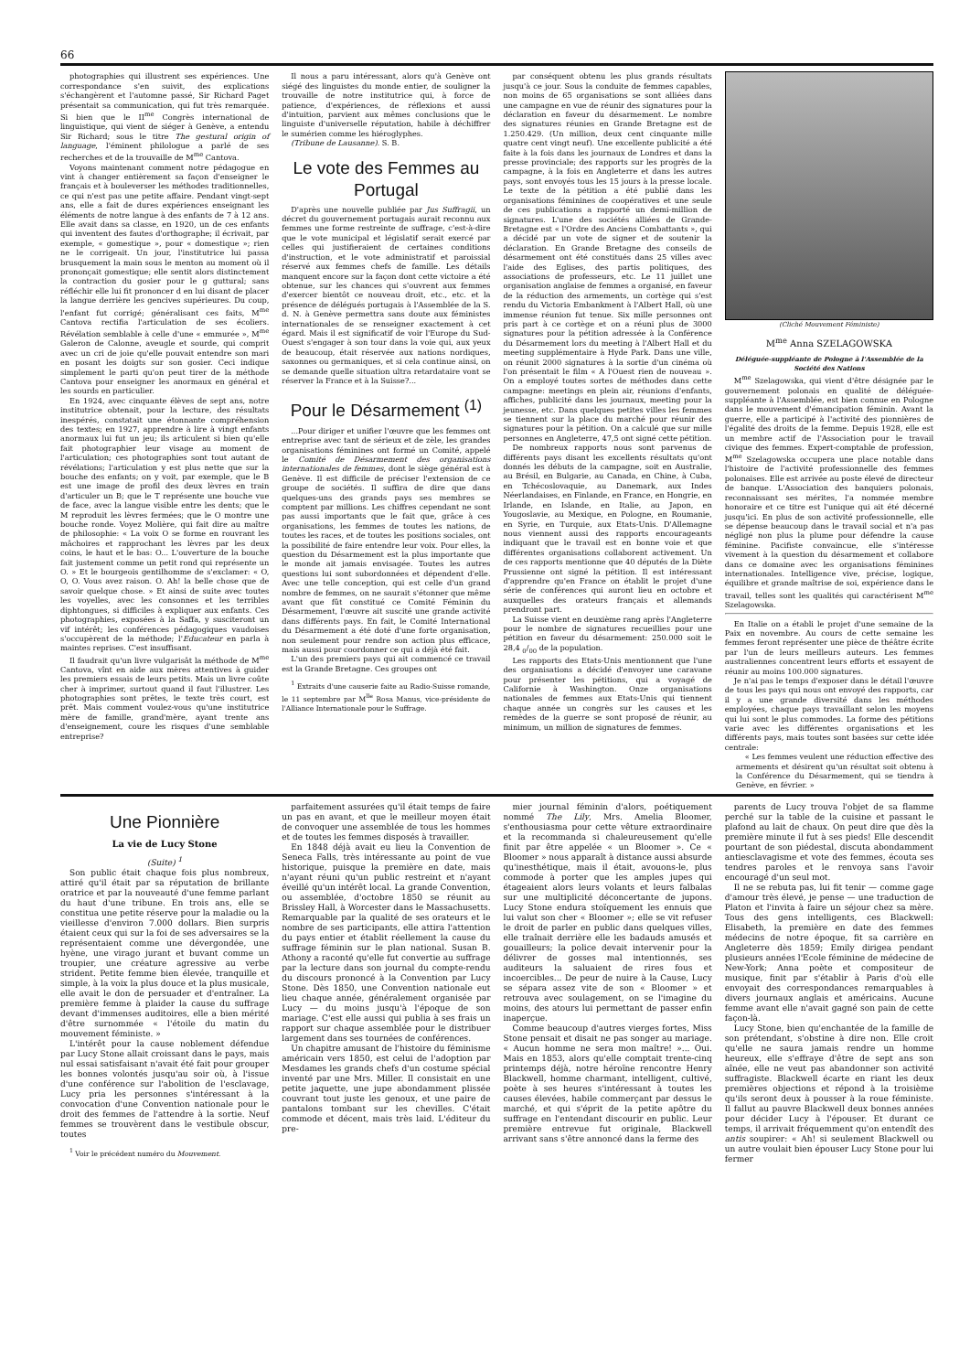66
photographies qui illustrent ses expériences. Une correspondance s'en suivit, des explications s'échangèrent et l'automne passé, Sir Richard Paget présentait sa communication, qui fut très remarquée. Si bien que le II<sup>me</sup> Congrès international de linguistique, qui vient de siéger à Genève, a entendu Sir Richard; sous le titre The gestural origin of language, l'éminent philologue a parlé de ses recherches et de la trouvaille de M<sup>me</sup> Cantova.
Voyons maintenant comment notre pédagogue en vint à changer entièrement sa façon d'enseigner le français et à bouleverser les méthodes traditionnelles, ce qui n'est pas une petite affaire. Pendant vingt-sept ans, elle a fait de dures expériences enseignant les éléments de notre langue à des enfants de 7 à 12 ans. Elle avait dans sa classe, en 1920, un de ces enfants qui inventent des fautes d'orthographe; il écrivait, par exemple, « gomestique », pour « domestique »; rien ne le corrigeait. Un jour, l'institutrice lui passa brusquement la main sous le menton au moment où il prononçait gomestique; elle sentit alors distinctement la contraction du gosier pour le g guttural; sans réfléchir elle lui fit prononcer d en lui disant de placer la langue derrière les gencives supérieures. Du coup, l'enfant fut corrigé; généralisant ces faits, M<sup>me</sup> Cantova rectifia l'articulation de ses écoliers. Révélation semblable à celle d'une « emmurée », M<sup>me</sup> Galeron de Calonne, aveugle et sourde, qui comprit avec un cri de joie qu'elle pouvait entendre son mari en posant les doigts sur son gosier. Ceci indique simplement le parti qu'on peut tirer de la méthode Cantova pour enseigner les anormaux en général et les sourds en particulier.
En 1924, avec cinquante élèves de sept ans, notre institutrice obtenait, pour la lecture, des résultats inespérés, constatait une étonnante compréhension des textes; en 1927, apprendre à lire à vingt enfants anormaux lui fut un jeu; ils articulent si bien qu'elle fait photographier leur visage au moment de l'articulation; ces photographies sont tout autant de révélations; l'articulation y est plus nette que sur la bouche des enfants; on y voit, par exemple, que le B est une image de profil des deux lèvres en train d'articuler un B; que le T représente une bouche vue de face, avec la langue visible entre les dents; que le M reproduit les lèvres fermées; que le O montre une bouche ronde. Voyez Molière, qui fait dire au maître de philosophie: « La voix O se forme en rouvrant les mâchoires et rapprochant les lèvres par les deux coins, le haut et le bas: O... L'ouverture de la bouche fait justement comme un petit rond qui représente un O. » Et le bourgeois gentilhomme de s'exclamer: « O, O, O. Vous avez raison. O. Ah! la belle chose que de savoir quelque chose. » Et ainsi de suite avec toutes les voyelles, avec les consonnes et les terribles diphtongues, si difficiles à expliquer aux enfants. Ces photographies, exposées à la Saffa, y susciteront un vif intérêt; les conférences pédagogiques vaudoises s'occupèrent de la méthode; l'Educateur en parla à maintes reprises. C'est insuffisant.
Il faudrait qu'un livre vulgarisât la méthode de M<sup>me</sup> Cantova, vînt en aide aux mères attentives à guider les premiers essais de leurs petits. Mais un livre coûte cher à imprimer, surtout quand il faut l'illustrer. Les photographies sont prêtes, le texte très court, est prêt. Mais comment voulez-vous qu'une institutrice mère de famille, grand'mère, ayant trente ans d'enseignement, coure les risques d'une semblable entreprise?
Il nous a paru intéressant, alors qu'à Genève ont siégé des linguistes du monde entier, de souligner la trouvaille de notre institutrice qui, à force de patience, d'expériences, de réflexions et aussi d'intuition, parvient aux mêmes conclusions que le linguiste d'universelle réputation, habile à déchiffrer le sumérien comme les hiéroglyphes.
(Tribune de Lausanne). S. B.
Le vote des Femmes au Portugal
D'après une nouvelle publiée par Jus Suffragii, un décret du gouvernement portugais aurait reconnu aux femmes une forme restreinte de suffrage, c'est-à-dire que le vote municipal et législatif serait exercé par celles qui justifieraient de certaines conditions d'instruction, et le vote administratif et paroissial réservé aux femmes chefs de famille. Les détails manquent encore sur la façon dont cette victoire a été obtenue, sur les chances qui s'ouvrent aux femmes d'exercer bientôt ce nouveau droit, etc., etc. et la présence de délégués portugais à l'Assemblée de la S. d. N. à Genève permettra sans doute aux féministes internationales de se renseigner exactement à cet égard. Mais il est significatif de voir l'Europe du Sud-Ouest s'engager à son tour dans la voie qui, aux yeux de beaucoup, était réservée aux nations nordiques, saxonnes ou germaniques, et si cela continue ainsi, on se demande quelle situation ultra retardataire vont se réserver la France et à la Suisse?...
Pour le Désarmement <sup>(1)</sup>
...Pour diriger et unifier l'œuvre que les femmes ont entreprise avec tant de sérieux et de zèle, les grandes organisations féminines ont formé un Comité, appelé le Comité de Désarmement des organisations internationales de femmes, dont le siège général est à Genève. Il est difficile de préciser l'extension de ce groupe de sociétés. Il suffira de dire que dans quelques-uns des grands pays ses membres se comptent par millions. Les chiffres cependant ne sont pas aussi importants que le fait que, grâce à ces organisations, les femmes de toutes les nations, de toutes les races, et de toutes les positions sociales, ont la possibilité de faire entendre leur voix. Pour elles, la question du Désarmement est la plus importante que le monde ait jamais envisagée. Toutes les autres questions lui sont subordonnées et dépendent d'elle. Avec une telle conception, qui est celle d'un grand nombre de femmes, on ne saurait s'étonner que même avant que fût constitué ce Comité Féminin du Désarmement, l'œuvre ait suscité une grande activité dans différents pays. En fait, le Comité International du Désarmement a été doté d'une forte organisation, non seulement pour rendre son action plus efficace, mais aussi pour coordonner ce qui a déjà été fait.
L'un des premiers pays qui ait commencé ce travail est la Grande Bretagne. Ces groupes ont
<sup>1</sup> Extraits d'une causerie faite au Radio-Suisse romande, le 11 septembre par M<sup>lle</sup> Rosa Manus, vice-présidente de l'Alliance Internationale pour le Suffrage.
par conséquent obtenu les plus grands résultats jusqu'à ce jour. Sous la conduite de femmes capables, non moins de 65 organisations se sont alliées dans une campagne en vue de réunir des signatures pour la déclaration en faveur du désarmement. Le nombre des signatures réunies en Grande Bretagne est de 1.250.429. (Un million, deux cent cinquante mille quatre cent vingt neuf). Une excellente publicité a été faite à la fois dans les journaux de Londres et dans la presse provinciale; des rapports sur les progrès de la campagne, à la fois en Angleterre et dans les autres pays, sont envoyés tous les 15 jours à la presse locale. Le texte de la pétition a été publié dans les organisations féminines de coopératives et une seule de ces publications a rapporté un demi-million de signatures. L'une des sociétés alliées de Grande-Bretagne est « l'Ordre des Anciens Combattants », qui a décidé par un vote de signer et de soutenir la déclaration. En Grande Bretagne des conseils de désarmement ont été constitués dans 25 villes avec l'aide des Eglises, des partis politiques, des associations de professeurs, etc. Le 11 juillet une organisation anglaise de femmes a organisé, en faveur de la réduction des armements, un cortège qui s'est rendu du Victoria Embankment à l'Albert Hall, où une immense réunion fut tenue. Six mille personnes ont pris part à ce cortège et on a réuni plus de 3000 signatures pour la pétition adressée à la Conférence du Désarmement lors du meeting à l'Albert Hall et du meeting supplémentaire à Hyde Park. Dans une ville, on réunit 2000 signatures à la sortie d'un cinéma où l'on présentait le film « A l'Ouest rien de nouveau ». On a employé toutes sortes de méthodes dans cette campagne: meetings en plein air, réunions d'enfants, affiches, publicité dans les journaux, meeting pour la jeunesse, etc. Dans quelques petites villes les femmes se tiennent sur la place du marché pour réunir des signatures pour la pétition. On a calculé que sur mille personnes en Angleterre, 47,5 ont signé cette pétition.
De nombreux rapports nous sont parvenus de différents pays disant les excellents résultats qu'ont donnés les débuts de la campagne, soit en Australie, au Brésil, en Bulgarie, au Canada, en Chine, à Cuba, en Tchécoslovaquie, au Danemark, aux Indes Néerlandaises, en Finlande, en France, en Hongrie, en Irlande, en Islande, en Italie, au Japon, en Yougoslavie, au Mexique, en Pologne, en Roumanie, en Syrie, en Turquie, aux Etats-Unis. D'Allemagne nous viennent aussi des rapports encourageants indiquant que le travail est en bonne voie et que différentes organisations collaborent activement. Un de ces rapports mentionne que 40 députés de la Diète Prussienne ont signé la pétition. Il est intéressant d'apprendre qu'en France on établit le projet d'une série de conférences qui auront lieu en octobre et auxquelles des orateurs français et allemands prendront part.
La Suisse vient en deuxième rang après l'Angleterre pour le nombre de signatures recueillies pour une pétition en faveur du désarmement: 250.000 soit le 28,4 <sub>0</sub>/<sub>00</sub> de la population.
Les rapports des Etats-Unis mentionnent que l'une des organisations a décidé d'envoyer une caravane pour présenter les pétitions, qui a voyagé de Californie à Washington. Onze organisations nationales de femmes aux Etats-Unis qui tiennent chaque année un congrès sur les causes et les remèdes de la guerre se sont proposé de réunir, au minimum, un million de signatures de femmes.
(Cliché Mouvement Féministe)
M<sup>me</sup> Anna SZELAGOWSKA
Déléguée-suppléante de Pologne à l'Assemblée de la Société des Nations
M<sup>me</sup> Szelagowska, qui vient d'être désignée par le gouvernement polonais en qualité de déléguée-suppléante à l'Assemblée, est bien connue en Pologne dans le mouvement d'émancipation féminin. Avant la guerre, elle a participé à l'activité des pionnières de l'égalité des droits de la femme. Depuis 1928, elle est un membre actif de l'Association pour le travail civique des femmes. Expert-comptable de profession, M<sup>me</sup> Szelagowska occupera une place notable dans l'histoire de l'activité professionnelle des femmes polonaises. Elle est arrivée au poste élevé de directeur de banque. L'Association des banquiers polonais, reconnaissant ses mérites, l'a nommée membre honoraire et ce titre est l'unique qui ait été décerné jusqu'ici. En plus de son activité professionnelle, elle se dépense beaucoup dans le travail social et n'a pas négligé non plus la plume pour défendre la cause féminine. Pacifiste convaincue, elle s'intéresse vivement à la question du désarmement et collabore dans ce domaine avec les organisations féminines internationales. Intelligence vive, précise, logique, équilibre et grande maîtrise de soi, expérience dans le travail, telles sont les qualités qui caractérisent M<sup>me</sup> Szelagowska.
En Italie on a établi le projet d'une semaine de la Paix en novembre. Au cours de cette semaine les femmes feront représenter une pièce de théâtre écrite par l'un de leurs meilleurs auteurs. Les femmes australiennes concentrent leurs efforts et essayent de réunir au moins 100.000 signatures.
Je n'ai pas le temps d'exposer dans le détail l'œuvre de tous les pays qui nous ont envoyé des rapports, car il y a une grande diversité dans les méthodes employées, chaque pays travaillant selon les moyens qui lui sont le plus commodes. La forme des pétitions varie avec les différentes organisations et les différents pays, mais toutes sont basées sur cette idée centrale:
« Les femmes veulent une réduction effective des armements et désirent qu'un résultat soit obtenu à la Conférence du Désarmement, qui se tiendra à Genève, en février. »
Une Pionnière
La vie de Lucy Stone
(Suite) <sup>1</sup>
Son public était chaque fois plus nombreux, attiré qu'il était par sa réputation de brillante oratrice et par la nouveauté d'une femme parlant du haut d'une tribune. En trois ans, elle se constitua une petite réserve pour la maladie ou la vieillesse d'environ 7.000 dollars. Bien surpris étaient ceux qui sur la foi de ses adversaires se la représentaient comme une dévergondée, une hyène, une virago jurant et buvant comme un troupier, une créature agressive au verbe strident. Petite femme bien élevée, tranquille et simple, à la voix la plus douce et la plus musicale, elle avait le don de persuader et d'entraîner. La première femme à plaider la cause du suffrage devant d'immenses auditoires, elle a bien mérité d'être surnommée « l'étoile du matin du mouvement féministe. »
L'intérêt pour la cause noblement défendue par Lucy Stone allait croissant dans le pays, mais nul essai satisfaisant n'avait été fait pour grouper les bonnes volontés jusqu'au soir où, à l'issue d'une conférence sur l'abolition de l'esclavage, Lucy pria les personnes s'intéressant à la convocation d'une Convention nationale pour le droit des femmes de l'attendre à la sortie. Neuf femmes se trouvèrent dans le vestibule obscur, toutes
<sup>1</sup> Voir le précédent numéro du Mouvement.
parfaitement assurées qu'il était temps de faire un pas en avant, et que le meilleur moyen était de convoquer une assemblée de tous les hommes et de toutes les femmes disposés à travailler.
En 1848 déjà avait eu lieu la Convention de Seneca Falls, très intéressante au point de vue historique, puisque la première en date, mais n'ayant réuni qu'un public restreint et n'ayant éveillé qu'un intérêt local. La grande Convention, ou assemblée, d'octobre 1850 se réunit au Brissley Hall, à Worcester dans le Massachusetts. Remarquable par la qualité de ses orateurs et le nombre de ses participants, elle attira l'attention du pays entier et établit réellement la cause du suffrage féminin sur le plan national. Susan B. Athony a raconté qu'elle fut convertie au suffrage par la lecture dans son journal du compte-rendu du discours prononcé à la Convention par Lucy Stone. Dès 1850, une Convention nationale eut lieu chaque année, généralement organisée par Lucy — du moins jusqu'à l'époque de son mariage. C'est elle aussi qui publia à ses frais un rapport sur chaque assemblée pour le distribuer largement dans ses tournées de conférences.
Un chapitre amusant de l'histoire du féminisme américain vers 1850, est celui de l'adoption par Mesdames les grands chefs d'un costume spécial inventé par une Mrs. Miller. Il consistait en une petite jaquette, une jupe abondamment plissée couvrant tout juste les genoux, et une paire de pantalons tombant sur les chevilles. C'était commode et décent, mais très laid. L'éditeur du pre-
mier journal féminin d'alors, poétiquement nommé The Lily, Mrs. Amelia Bloomer, s'enthousiasma pour cette vêture extraordinaire et la recommanda si chaleureusement qu'elle finit par être appelée « un Bloomer ». Ce « Bloomer » nous apparaît à distance aussi absurde qu'inesthétique, mais il était, avouons-le, plus commode à porter que les amples jupes qui étageaient alors leurs volants et leurs falbalas sur une multiplicité déconcertante de jupons. Lucy Stone endura stoïquement les ennuis que lui valut son cher « Bloomer »; elle se vit refuser le droit de parler en public dans quelques villes, elle traînait derrière elle les badauds amusés et gouailleurs; la police devait intervenir pour la délivrer de gosses mal intentionnés, ses auditeurs la saluaient de rires fous et incoercibles... De peur de nuire à la Cause, Lucy se sépara assez vite de son « Bloomer » et retrouva avec soulagement, on se l'imagine du moins, des atours lui permettant de passer enfin inaperçue.
Comme beaucoup d'autres vierges fortes, Miss Stone pensait et disait ne pas songer au mariage. « Aucun homme ne sera mon maître! »... Oui. Mais en 1853, alors qu'elle comptait trente-cinq printemps déjà, notre héroïne rencontre Henry Blackwell, homme charmant, intelligent, cultivé, poète à ses heures s'intéressant à toutes les causes élevées, habile commerçant par dessus le marché, et qui s'éprit de la petite apôtre du suffrage en l'entendant discourir en public. Leur première entrevue fut originale, Blackwell arrivant sans s'être annoncé dans la ferme des
parents de Lucy trouva l'objet de sa flamme perché sur la table de la cuisine et passant le plafond au lait de chaux. On peut dire que dès la première minute il fut à ses pieds! Elle descendit pourtant de son piédestal, discuta abondamment antiesclavagisme et vote des femmes, écouta ses tendres paroles et le renvoya sans l'avoir encouragé d'un seul mot.
Il ne se rebuta pas, lui fit tenir — comme gage d'amour très élevé, je pense — une traduction de Platon et l'invita à faire un séjour chez sa mère. Tous des gens intelligents, ces Blackwell: Elisabeth, la première en date des femmes médecins de notre époque, fit sa carrière en Angleterre dès 1859; Emily dirigea pendant plusieurs années l'Ecole féminine de médecine de New-York; Anna poète et compositeur de musique, finit par s'établir à Paris d'où elle envoyait des correspondances remarquables à divers journaux anglais et américains. Aucune femme avant elle n'avait gagné son pain de cette façon-là.
Lucy Stone, bien qu'enchantée de la famille de son prétendant, s'obstine à dire non. Elle croit qu'elle ne saura jamais rendre un homme heureux, elle s'effraye d'être de sept ans son aînée, elle ne veut pas abandonner son activité suffragiste. Blackwell écarte en riant les deux premières objections et répond à la troisième qu'ils seront deux à pousser à la roue féministe. Il fallut au pauvre Blackwell deux bonnes années pour décider Lucy à l'épouser. Et durant ce temps, il arrivait fréquemment qu'on entendît des antis soupirer: « Ah! si seulement Blackwell ou un autre voulait bien épouser Lucy Stone pour lui fermer